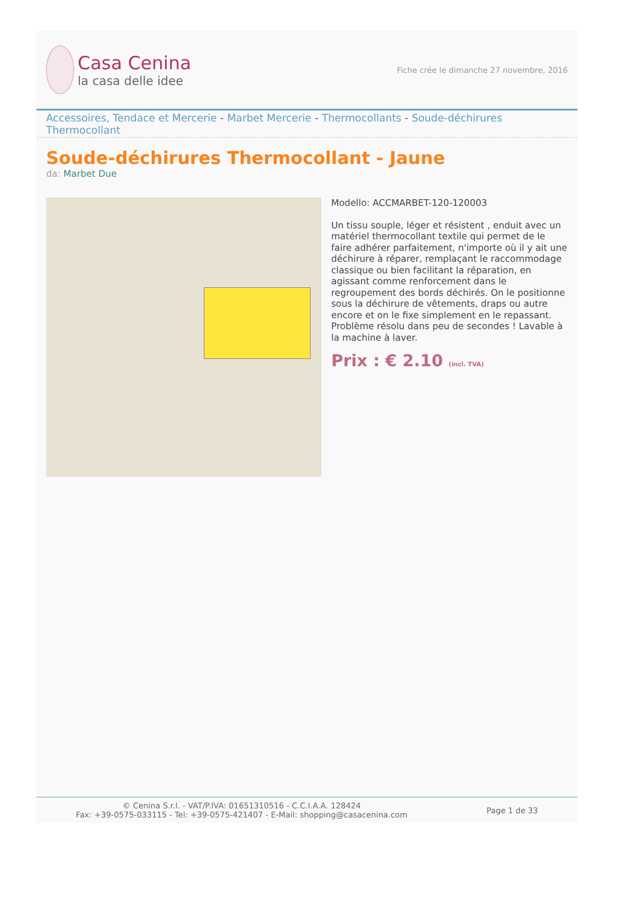Casa Cenina
la casa delle idee
Fiche crée le dimanche 27 novembre, 2016
Accessoires, Tendace et Mercerie - Marbet Mercerie - Thermocollants - Soude-déchirures Thermocollant
Soude-déchirures Thermocollant - Jaune
da: Marbet Due
Modello: ACCMARBET-120-120003
Un tissu souple, léger et résistent , enduit avec un matériel thermocollant textile qui permet de le faire adhérer parfaitement, n'importe où il y ait une déchirure à réparer, remplaçant le raccommodage classique ou bien facilitant la réparation, en agissant comme renforcement dans le regroupement des bords déchirés. On le positionne sous la déchirure de vêtements, draps ou autre encore et on le fixe simplement en le repassant. Problème résolu dans peu de secondes ! Lavable à la machine à laver.
Prix : € 2.10 (incl. TVA)
© Cenina S.r.l. - VAT/P.IVA: 01651310516 - C.C.I.A.A. 128424
Fax: +39-0575-033115 - Tel: +39-0575-421407 - E-Mail: shopping@casacenina.com
Page 1 de 33